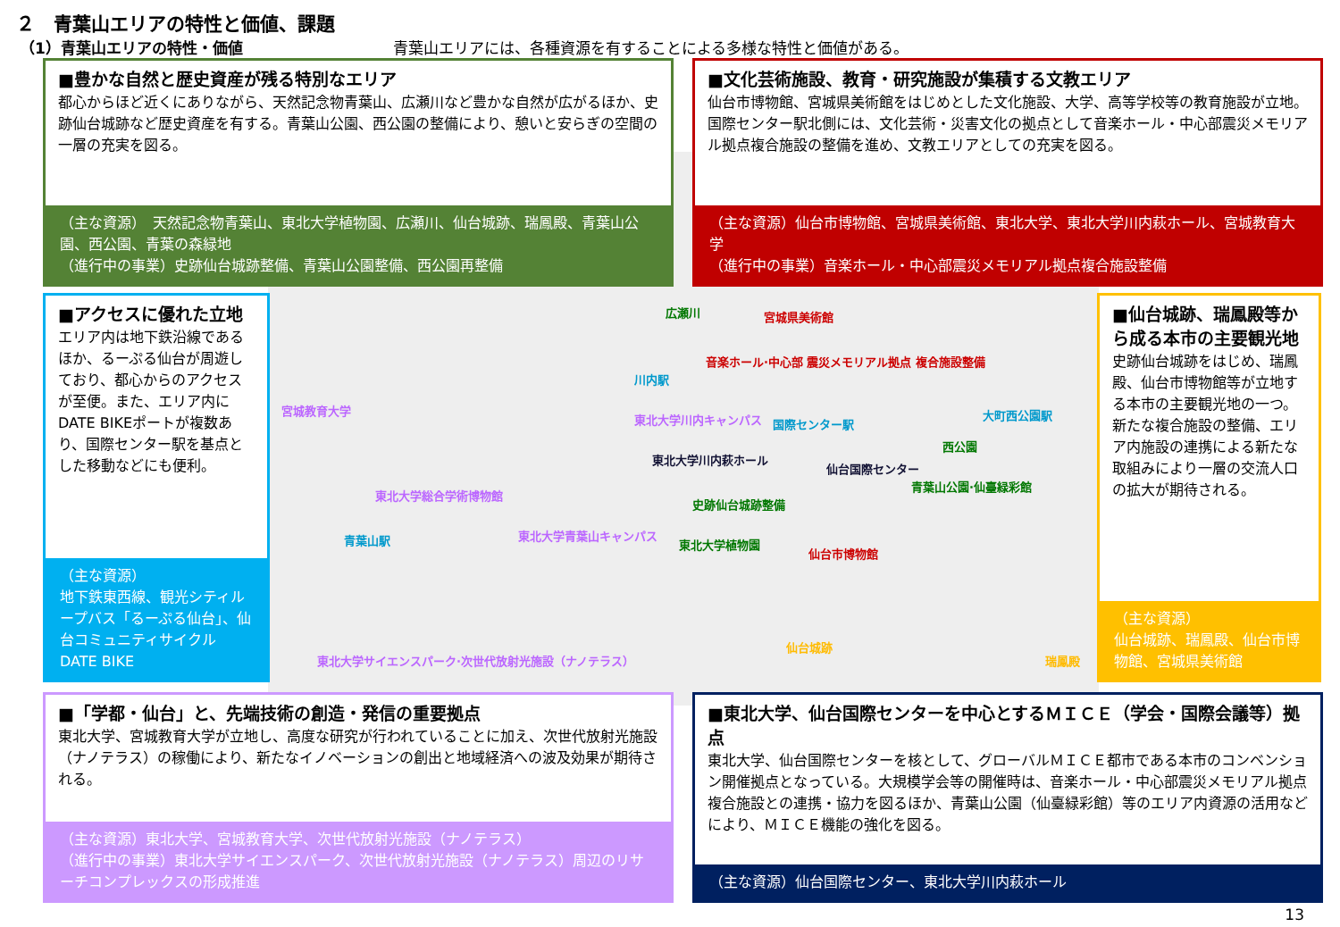２　青葉山エリアの特性と価値、課題
（1）青葉山エリアの特性・価値
青葉山エリアには、各種資源を有することによる多様な特性と価値がある。
広瀬川 宮城県美術館
音楽ホール·中心部 震災メモリアル拠点 複合施設整備
川内駅
宮城教育大学
東北大学川内キャンパス 国際センター駅
大町西公園駅
西公園
東北大学川内萩ホール
仙台国際センター
青葉山公園·仙臺緑彩館
史跡仙台城跡整備
東北大学総合学術博物館
青葉山駅 東北大学青葉山キャンパス
東北大学植物園
仙台市博物館
仙台城跡
瑞鳳殿 東北大学サイエンスパーク·次世代放射光施設（ナノテラス）
■豊かな自然と歴史資産が残る特別なエリア
都心からほど近くにありながら、天然記念物青葉山、広瀬川など豊かな自然が広がるほか、史跡仙台城跡など歴史資産を有する。青葉山公園、西公園の整備により、憩いと安らぎの空間の一層の充実を図る。
（主な資源）　天然記念物青葉山、東北大学植物園、広瀬川、仙台城跡、瑞鳳殿、青葉山公園、西公園、青葉の森緑地
（進行中の事業）史跡仙台城跡整備、青葉山公園整備、西公園再整備
■文化芸術施設、教育・研究施設が集積する文教エリア
仙台市博物館、宮城県美術館をはじめとした文化施設、大学、高等学校等の教育施設が立地。国際センター駅北側には、文化芸術・災害文化の拠点として音楽ホール・中心部震災メモリアル拠点複合施設の整備を進め、文教エリアとしての充実を図る。
（主な資源）仙台市博物館、宮城県美術館、東北大学、東北大学川内萩ホール、宮城教育大学
（進行中の事業）音楽ホール・中心部震災メモリアル拠点複合施設整備
■アクセスに優れた立地
エリア内は地下鉄沿線であるほか、るーぷる仙台が周遊しており、都心からのアクセスが至便。また、エリア内にDATE BIKEポートが複数あり、国際センター駅を基点とした移動などにも便利。
（主な資源）
地下鉄東西線、観光シティループバス「るーぷる仙台」、仙台コミュニティサイクルDATE BIKE
■仙台城跡、瑞鳳殿等から成る本市の主要観光地
史跡仙台城跡をはじめ、瑞鳳殿、仙台市博物館等が立地する本市の主要観光地の一つ。新たな複合施設の整備、エリア内施設の連携による新たな取組みにより一層の交流人口の拡大が期待される。
（主な資源）
仙台城跡、瑞鳳殿、仙台市博物館、宮城県美術館
■「学都・仙台」と、先端技術の創造・発信の重要拠点
東北大学、宮城教育大学が立地し、高度な研究が行われていることに加え、次世代放射光施設（ナノテラス）の稼働により、新たなイノベーションの創出と地域経済への波及効果が期待される。
（主な資源）東北大学、宮城教育大学、次世代放射光施設（ナノテラス）
（進行中の事業）東北大学サイエンスパーク、次世代放射光施設（ナノテラス）周辺のリサーチコンプレックスの形成推進
■東北大学、仙台国際センターを中心とするＭＩＣＥ（学会・国際会議等）拠点
東北大学、仙台国際センターを核として、グローバルＭＩＣＥ都市である本市のコンベンション開催拠点となっている。大規模学会等の開催時は、音楽ホール・中心部震災メモリアル拠点複合施設との連携・協力を図るほか、青葉山公園（仙臺緑彩館）等のエリア内資源の活用などにより、ＭＩＣＥ機能の強化を図る。
（主な資源）仙台国際センター、東北大学川内萩ホール
13